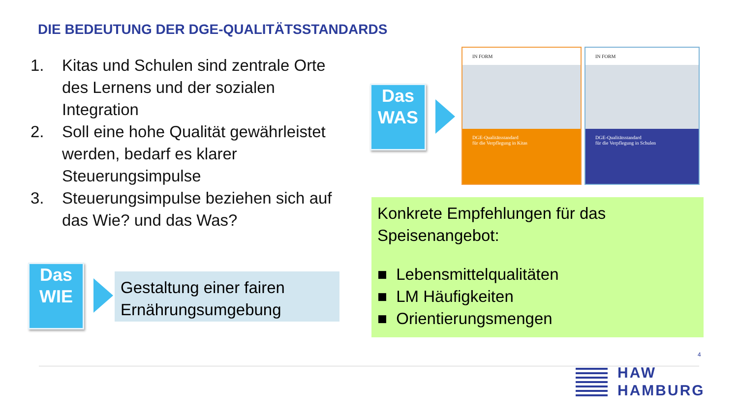DIE BEDEUTUNG DER DGE-QUALITÄTSSTANDARDS
1. Kitas und Schulen sind zentrale Orte des Lernens und der sozialen Integration
2. Soll eine hohe Qualität gewährleistet werden, bedarf es klarer Steuerungsimpulse
3. Steuerungsimpulse beziehen sich auf das Wie? und das Was?
Das
WAS
Das
WIE
Gestaltung einer fairen Ernährungsumgebung
IN FORM
DGE-Qualitätsstandard
für die Verpflegung in Kitas
IN FORM
DGE-Qualitätsstandard
für die Verpflegung in Schulen
Konkrete Empfehlungen für das Speisenangebot:
■ Lebensmittelqualitäten
■ LM Häufigkeiten
■ Orientierungsmengen
4
HAW
HAMBURG